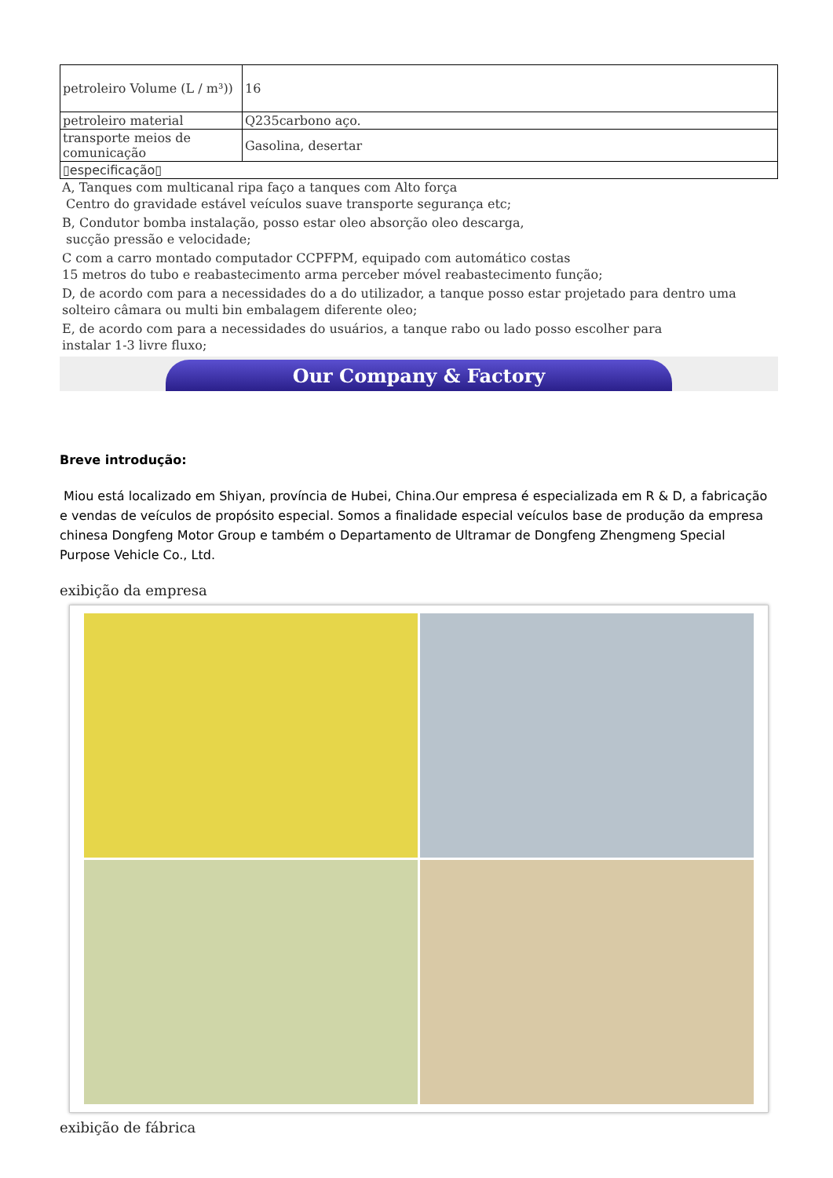| petroleiro Volume (L / m³)) | 16 |
| petroleiro material | Q235carbono aço. |
| transporte meios de comunicação | Gasolina, desertar |
| ▯especificação▯ | |
A, Tanques com multicanal ripa faço a tanques com Alto força
Centro do gravidade estável veículos suave transporte segurança etc;
B, Condutor bomba instalação, posso estar oleo absorção oleo descarga,
sucção pressão e velocidade;
C com a carro montado computador CCPFPM, equipado com automático costas
15 metros do tubo e reabastecimento arma perceber móvel reabastecimento função;
D, de acordo com para a necessidades do a do utilizador, a tanque posso estar projetado para dentro uma solteiro câmara ou multi bin embalagem diferente oleo;
E, de acordo com para a necessidades do usuários, a tanque rabo ou lado posso escolher para
instalar 1-3 livre fluxo;
Our Company & Factory
Breve introdução:
Miou está localizado em Shiyan, província de Hubei, China.Our empresa é especializada em R & D, a fabricação e vendas de veículos de propósito especial. Somos a finalidade especial veículos base de produção da empresa chinesa Dongfeng Motor Group e também o Departamento de Ultramar de Dongfeng Zhengmeng Special Purpose Vehicle Co., Ltd.
exibição da empresa
exibição de fábrica